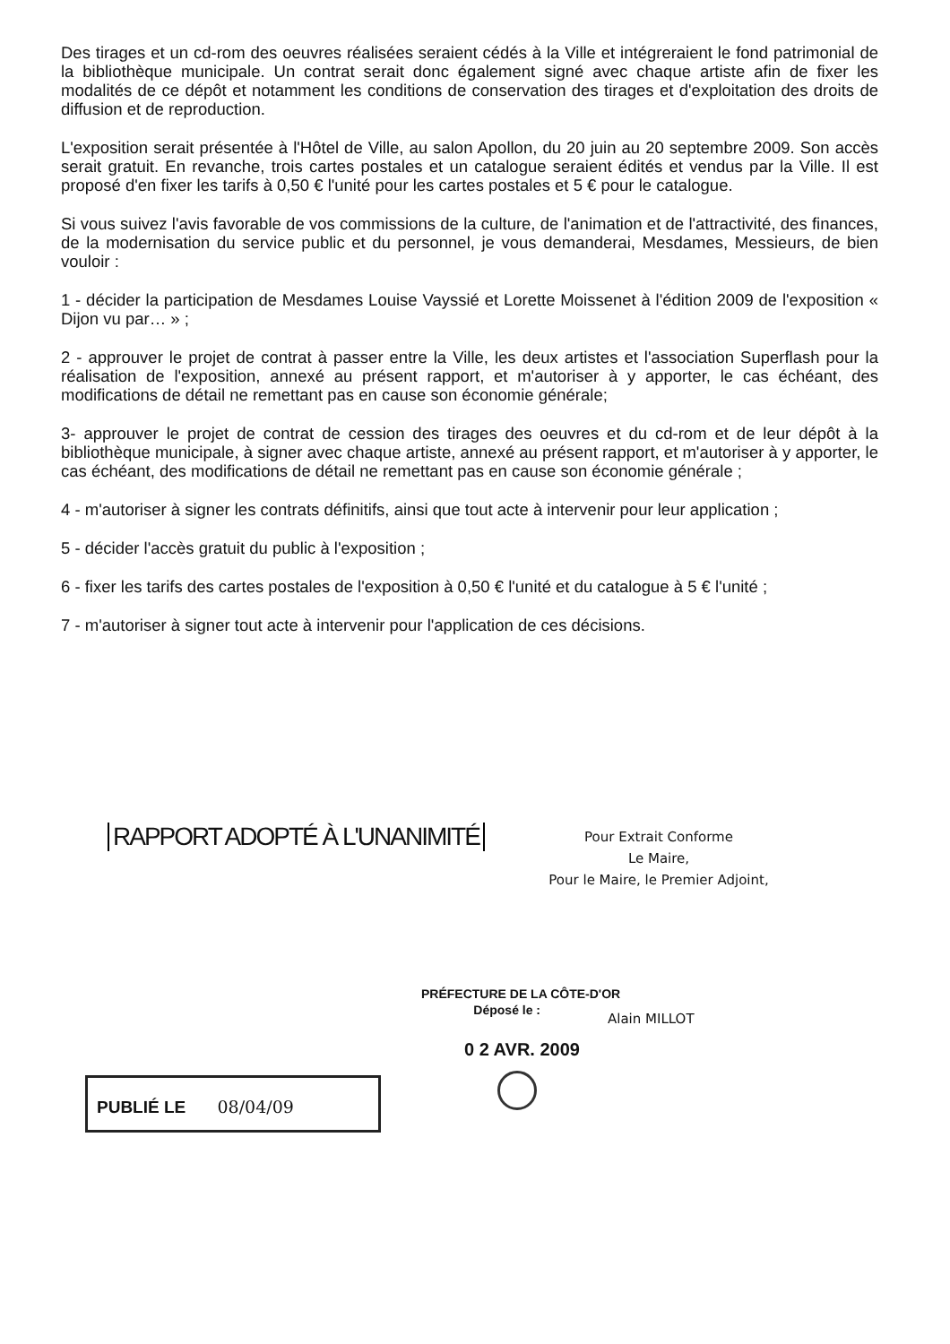Des tirages et un cd-rom des oeuvres réalisées seraient cédés à la Ville et intégreraient le fond patrimonial de la bibliothèque municipale. Un contrat serait donc également signé avec chaque artiste afin de fixer les modalités de ce dépôt et notamment les conditions de conservation des tirages et d'exploitation des droits de diffusion et de reproduction.
L'exposition serait présentée à l'Hôtel de Ville, au salon Apollon, du 20 juin au 20 septembre 2009. Son accès serait gratuit. En revanche, trois cartes postales et un catalogue seraient édités et vendus par la Ville. Il est proposé d'en fixer les tarifs à 0,50 € l'unité pour les cartes postales et 5 € pour le catalogue.
Si vous suivez l'avis favorable de vos commissions de la culture, de l'animation et de l'attractivité, des finances, de la modernisation du service public et du personnel, je vous demanderai, Mesdames, Messieurs, de bien vouloir :
1 - décider la participation de Mesdames Louise Vayssié et Lorette Moissenet à l'édition 2009 de l'exposition « Dijon vu par… » ;
2 - approuver le projet de contrat à passer entre la Ville, les deux artistes et l'association Superflash pour la réalisation de l'exposition, annexé au présent rapport, et m'autoriser à y apporter, le cas échéant, des modifications de détail ne remettant pas en cause son économie générale;
3- approuver le projet de contrat de cession des tirages des oeuvres et du cd-rom et de leur dépôt à la bibliothèque municipale, à signer avec chaque artiste, annexé au présent rapport, et m'autoriser à y apporter, le cas échéant, des modifications de détail ne remettant pas en cause son économie générale ;
4 - m'autoriser à signer les contrats définitifs, ainsi que tout acte à intervenir pour leur application ;
5 - décider l'accès gratuit du public à l'exposition ;
6 - fixer les tarifs des cartes postales de l'exposition à 0,50 € l'unité et du catalogue à 5 € l'unité ;
7 - m'autoriser à signer tout acte à intervenir pour l'application de ces décisions.
RAPPORT ADOPTÉ À L'UNANIMITÉ
Pour Extrait Conforme
Le Maire,
Pour le Maire, le Premier Adjoint,
PRÉFECTURE DE LA CÔTE-D'OR
Déposé le :
Alain MILLOT
0 2 AVR. 2009
PUBLIÉ LE 08/04/09